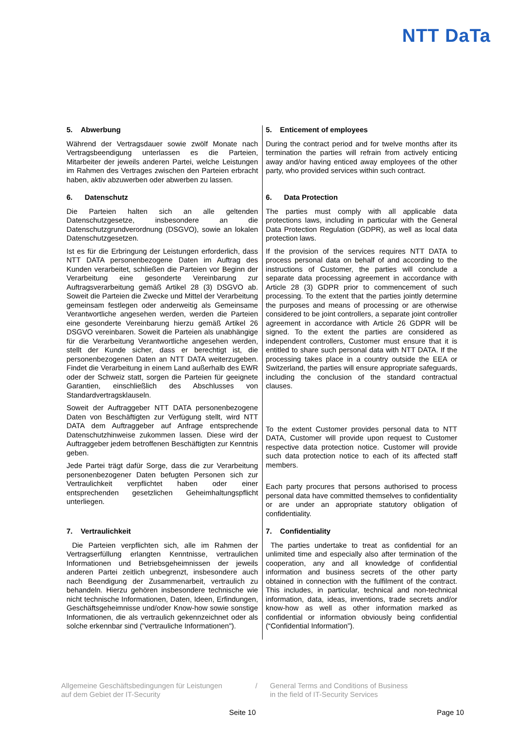NTT DaTa
| 5. Abwerbung Während der Vertragsdauer sowie zwölf Monate nach Vertragsbeendigung unterlassen es die Parteien, Mitarbeiter der jeweils anderen Partei, welche Leistungen im Rahmen des Vertrages zwischen den Parteien erbracht haben, aktiv abzuwerben oder abwerben zu lassen. | 5. Enticement of employees During the contract period and for twelve months after its termination the parties will refrain from actively enticing away and/or having enticed away employees of the other party, who provided services within such contract. |
| 6. Datenschutz Die Parteien halten sich an alle geltenden Datenschutzgesetze, insbesondere an die Datenschutzgrundverordnung (DSGVO), sowie an lokalen Datenschutzgesetzen. Ist es für die Erbringung der Leistungen erforderlich, dass NTT DATA personenbezogene Daten im Auftrag des Kunden verarbeitet, schließen die Parteien vor Beginn der Verarbeitung eine gesonderte Vereinbarung zur Auftragsverarbeitung gemäß Artikel 28 (3) DSGVO ab. Soweit die Parteien die Zwecke und Mittel der Verarbeitung gemeinsam festlegen oder anderweitig als Gemeinsame Verantwortliche angesehen werden, werden die Parteien eine gesonderte Vereinbarung hierzu gemäß Artikel 26 DSGVO vereinbaren. Soweit die Parteien als unabhängige für die Verarbeitung Verantwortliche angesehen werden, stellt der Kunde sicher, dass er berechtigt ist, die personenbezogenen Daten an NTT DATA weiterzugeben. Findet die Verarbeitung in einem Land außerhalb des EWR oder der Schweiz statt, sorgen die Parteien für geeignete Garantien, einschließlich des Abschlusses von Standardvertragsklauseln. Soweit der Auftraggeber NTT DATA personenbezogene Daten von Beschäftigten zur Verfügung stellt, wird NTT DATA dem Auftraggeber auf Anfrage entsprechende Datenschutzhinweise zukommen lassen. Diese wird der Auftraggeber jedem betroffenen Beschäftigten zur Kenntnis geben. Jede Partei trägt dafür Sorge, dass die zur Verarbeitung personenbezogener Daten befugten Personen sich zur Vertraulichkeit verpflichtet haben oder einer entsprechenden gesetzlichen Geheimhaltungspflicht unterliegen. | 6. Data Protection The parties must comply with all applicable data protections laws, including in particular with the General Data Protection Regulation (GDPR), as well as local data protection laws. If the provision of the services requires NTT DATA to process personal data on behalf of and according to the instructions of Customer, the parties will conclude a separate data processing agreement in accordance with Article 28 (3) GDPR prior to commencement of such processing. To the extent that the parties jointly determine the purposes and means of processing or are otherwise considered to be joint controllers, a separate joint controller agreement in accordance with Article 26 GDPR will be signed. To the extent the parties are considered as independent controllers, Customer must ensure that it is entitled to share such personal data with NTT DATA. If the processing takes place in a country outside the EEA or Switzerland, the parties will ensure appropriate safeguards, including the conclusion of the standard contractual clauses. To the extent Customer provides personal data to NTT DATA, Customer will provide upon request to Customer respective data protection notice. Customer will provide such data protection notice to each of its affected staff members. Each party procures that persons authorised to process personal data have committed themselves to confidentiality or are under an appropriate statutory obligation of confidentiality. |
| 7. Vertraulichkeit Die Parteien verpflichten sich, alle im Rahmen der Vertragserfüllung erlangten Kenntnisse, vertraulichen Informationen und Betriebsgeheimnissen der jeweils anderen Partei zeitlich unbegrenzt, insbesondere auch nach Beendigung der Zusammenarbeit, vertraulich zu behandeln. Hierzu gehören insbesondere technische wie nicht technische Informationen, Daten, Ideen, Erfindungen, Geschäftsgeheimnisse und/oder Know-how sowie sonstige Informationen, die als vertraulich gekennzeichnet oder als solche erkennbar sind ("vertrauliche Informationen"). | 7. Confidentiality The parties undertake to treat as confidential for an unlimited time and especially also after termination of the cooperation, any and all knowledge of confidential information and business secrets of the other party obtained in connection with the fulfilment of the contract. This includes, in particular, technical and non-technical information, data, ideas, inventions, trade secrets and/or know-how as well as other information marked as confidential or information obviously being confidential (“Confidential Information”). |
Allgemeine Geschäftsbedingungen für Leistungen
auf dem Gebiet der IT-Security
/ General Terms and Conditions of Business
in the field of IT-Security Services
Seite 10 Page 10